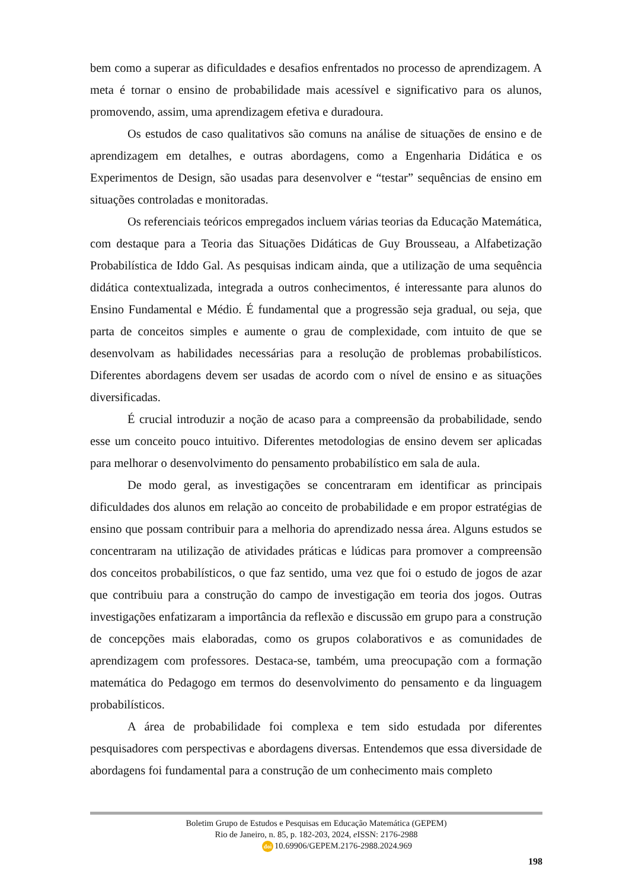bem como a superar as dificuldades e desafios enfrentados no processo de aprendizagem. A meta é tornar o ensino de probabilidade mais acessível e significativo para os alunos, promovendo, assim, uma aprendizagem efetiva e duradoura.
Os estudos de caso qualitativos são comuns na análise de situações de ensino e de aprendizagem em detalhes, e outras abordagens, como a Engenharia Didática e os Experimentos de Design, são usadas para desenvolver e “testar” sequências de ensino em situações controladas e monitoradas.
Os referenciais teóricos empregados incluem várias teorias da Educação Matemática, com destaque para a Teoria das Situações Didáticas de Guy Brousseau, a Alfabetização Probabilística de Iddo Gal. As pesquisas indicam ainda, que a utilização de uma sequência didática contextualizada, integrada a outros conhecimentos, é interessante para alunos do Ensino Fundamental e Médio. É fundamental que a progressão seja gradual, ou seja, que parta de conceitos simples e aumente o grau de complexidade, com intuito de que se desenvolvam as habilidades necessárias para a resolução de problemas probabilísticos. Diferentes abordagens devem ser usadas de acordo com o nível de ensino e as situações diversificadas.
É crucial introduzir a noção de acaso para a compreensão da probabilidade, sendo esse um conceito pouco intuitivo. Diferentes metodologias de ensino devem ser aplicadas para melhorar o desenvolvimento do pensamento probabilístico em sala de aula.
De modo geral, as investigações se concentraram em identificar as principais dificuldades dos alunos em relação ao conceito de probabilidade e em propor estratégias de ensino que possam contribuir para a melhoria do aprendizado nessa área. Alguns estudos se concentraram na utilização de atividades práticas e lúdicas para promover a compreensão dos conceitos probabilísticos, o que faz sentido, uma vez que foi o estudo de jogos de azar que contribuiu para a construção do campo de investigação em teoria dos jogos. Outras investigações enfatizaram a importância da reflexão e discussão em grupo para a construção de concepções mais elaboradas, como os grupos colaborativos e as comunidades de aprendizagem com professores. Destaca-se, também, uma preocupação com a formação matemática do Pedagogo em termos do desenvolvimento do pensamento e da linguagem probabilísticos.
A área de probabilidade foi complexa e tem sido estudada por diferentes pesquisadores com perspectivas e abordagens diversas. Entendemos que essa diversidade de abordagens foi fundamental para a construção de um conhecimento mais completo
Boletim Grupo de Estudos e Pesquisas em Educação Matemática (GEPEM)
Rio de Janeiro, n. 85, p. 182-203, 2024, e ISSN: 2176-2988
doi 10.69906/GEPEM.2176-2988.2024.969
198